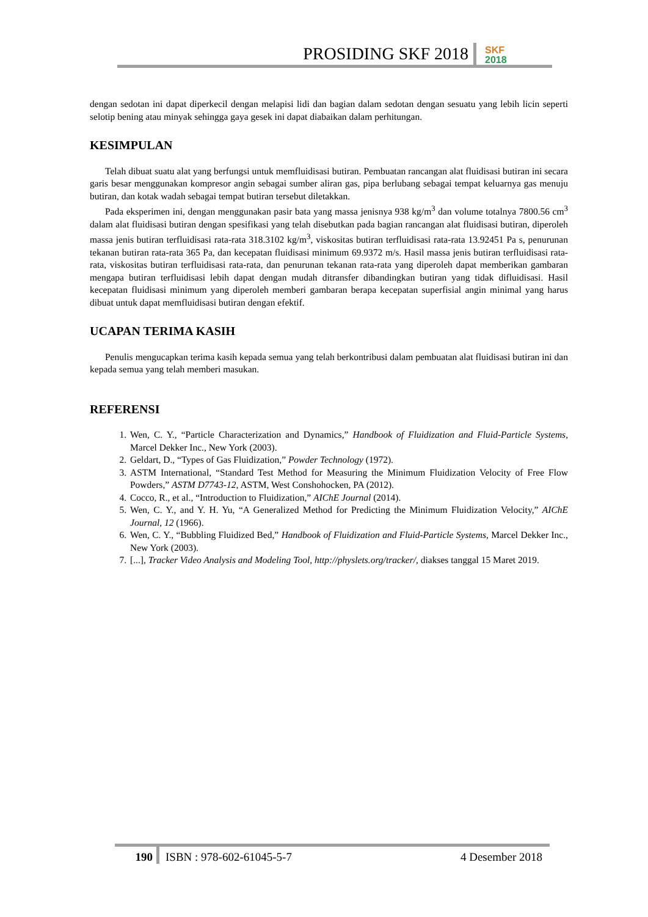PROSIDING SKF 2018
SKF
2018
dengan sedotan ini dapat diperkecil dengan melapisi lidi dan bagian dalam sedotan dengan sesuatu yang lebih licin seperti selotip bening atau minyak sehingga gaya gesek ini dapat diabaikan dalam perhitungan.
KESIMPULAN
Telah dibuat suatu alat yang berfungsi untuk memfluidisasi butiran. Pembuatan rancangan alat fluidisasi butiran ini secara garis besar menggunakan kompresor angin sebagai sumber aliran gas, pipa berlubang sebagai tempat keluarnya gas menuju butiran, dan kotak wadah sebagai tempat butiran tersebut diletakkan.
Pada eksperimen ini, dengan menggunakan pasir bata yang massa jenisnya 938 kg/m<sup>3</sup> dan volume totalnya 7800.56 cm<sup>3</sup> dalam alat fluidisasi butiran dengan spesifikasi yang telah disebutkan pada bagian rancangan alat fluidisasi butiran, diperoleh massa jenis butiran terfluidisasi rata-rata 318.3102 kg/m<sup>3</sup>, viskositas butiran terfluidisasi rata-rata 13.92451 Pa s, penurunan tekanan butiran rata-rata 365 Pa, dan kecepatan fluidisasi minimum 69.9372 m/s. Hasil massa jenis butiran terfluidisasi rata-rata, viskositas butiran terfluidisasi rata-rata, dan penurunan tekanan rata-rata yang diperoleh dapat memberikan gambaran mengapa butiran terfluidisasi lebih dapat dengan mudah ditransfer dibandingkan butiran yang tidak difluidisasi. Hasil kecepatan fluidisasi minimum yang diperoleh memberi gambaran berapa kecepatan superfisial angin minimal yang harus dibuat untuk dapat memfluidisasi butiran dengan efektif.
UCAPAN TERIMA KASIH
Penulis mengucapkan terima kasih kepada semua yang telah berkontribusi dalam pembuatan alat fluidisasi butiran ini dan kepada semua yang telah memberi masukan.
REFERENSI
1. Wen, C. Y., “Particle Characterization and Dynamics,” Handbook of Fluidization and Fluid-Particle Systems, Marcel Dekker Inc., New York (2003).
2. Geldart, D., “Types of Gas Fluidization,” Powder Technology (1972).
3. ASTM International, “Standard Test Method for Measuring the Minimum Fluidization Velocity of Free Flow Powders,” ASTM D7743-12, ASTM, West Conshohocken, PA (2012).
4. Cocco, R., et al., “Introduction to Fluidization,” AIChE Journal (2014).
5. Wen, C. Y., and Y. H. Yu, “A Generalized Method for Predicting the Minimum Fluidization Velocity,” AIChE Journal, 12 (1966).
6. Wen, C. Y., “Bubbling Fluidized Bed,” Handbook of Fluidization and Fluid-Particle Systems, Marcel Dekker Inc., New York (2003).
7. [...], Tracker Video Analysis and Modeling Tool, http://physlets.org/tracker/, diakses tanggal 15 Maret 2019.
190 ISBN : 978-602-61045-5-7 4 Desember 2018